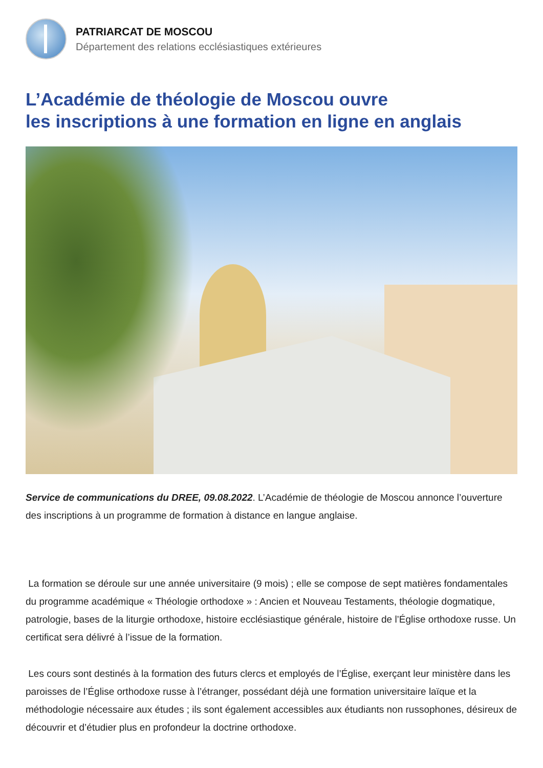PATRIARCAT DE MOSCOU
Département des relations ecclésiastiques extérieures
L’Académie de théologie de Moscou ouvre
les inscriptions à une formation en ligne en anglais
Service de communications du DREE, 09.08.2022. L’Académie de théologie de Moscou annonce l’ouverture des inscriptions à un programme de formation à distance en langue anglaise.
La formation se déroule sur une année universitaire (9 mois) ; elle se compose de sept matières fondamentales du programme académique « Théologie orthodoxe » : Ancien et Nouveau Testaments, théologie dogmatique, patrologie, bases de la liturgie orthodoxe, histoire ecclésiastique générale, histoire de l’Église orthodoxe russe. Un certificat sera délivré à l’issue de la formation.
Les cours sont destinés à la formation des futurs clercs et employés de l’Église, exerçant leur ministère dans les paroisses de l’Église orthodoxe russe à l’étranger, possédant déjà une formation universitaire laïque et la méthodologie nécessaire aux études ; ils sont également accessibles aux étudiants non russophones, désireux de découvrir et d’étudier plus en profondeur la doctrine orthodoxe.